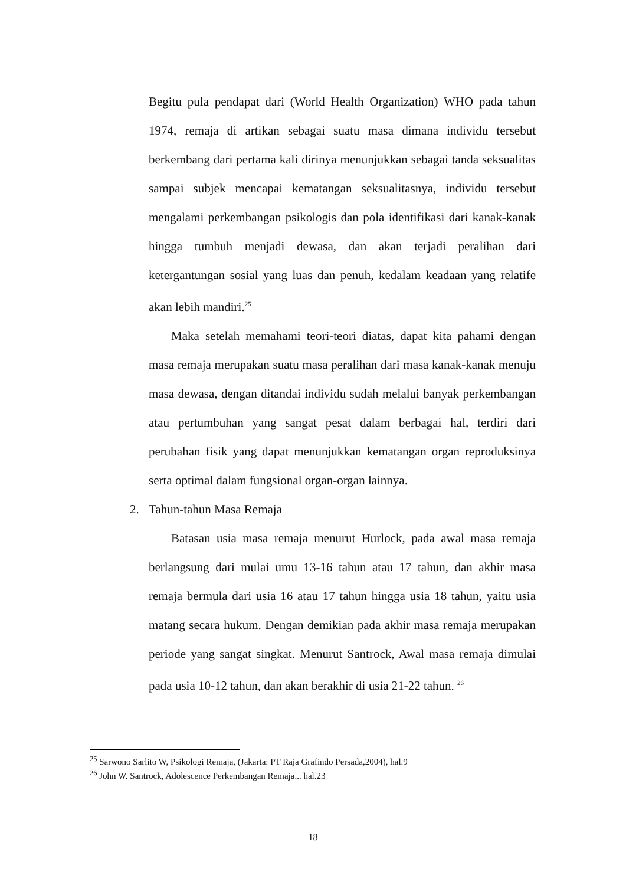Begitu pula pendapat dari (World Health Organization) WHO pada tahun 1974, remaja di artikan sebagai suatu masa dimana individu tersebut berkembang dari pertama kali dirinya menunjukkan sebagai tanda seksualitas sampai subjek mencapai kematangan seksualitasnya, individu tersebut mengalami perkembangan psikologis dan pola identifikasi dari kanak-kanak hingga tumbuh menjadi dewasa, dan akan terjadi peralihan dari ketergantungan sosial yang luas dan penuh, kedalam keadaan yang relatife akan lebih mandiri.<sup>25</sup>
Maka setelah memahami teori-teori diatas, dapat kita pahami dengan masa remaja merupakan suatu masa peralihan dari masa kanak-kanak menuju masa dewasa, dengan ditandai individu sudah melalui banyak perkembangan atau pertumbuhan yang sangat pesat dalam berbagai hal, terdiri dari perubahan fisik yang dapat menunjukkan kematangan organ reproduksinya serta optimal dalam fungsional organ-organ lainnya.
2. Tahun-tahun Masa Remaja
Batasan usia masa remaja menurut Hurlock, pada awal masa remaja berlangsung dari mulai umu 13-16 tahun atau 17 tahun, dan akhir masa remaja bermula dari usia 16 atau 17 tahun hingga usia 18 tahun, yaitu usia matang secara hukum. Dengan demikian pada akhir masa remaja merupakan periode yang sangat singkat. Menurut Santrock, Awal masa remaja dimulai pada usia 10-12 tahun, dan akan berakhir di usia 21-22 tahun. <sup>26</sup>
<sup>25</sup> Sarwono Sarlito W, Psikologi Remaja, (Jakarta: PT Raja Grafindo Persada,2004), hal.9
<sup>26</sup> John W. Santrock, Adolescence Perkembangan Remaja... hal.23
18